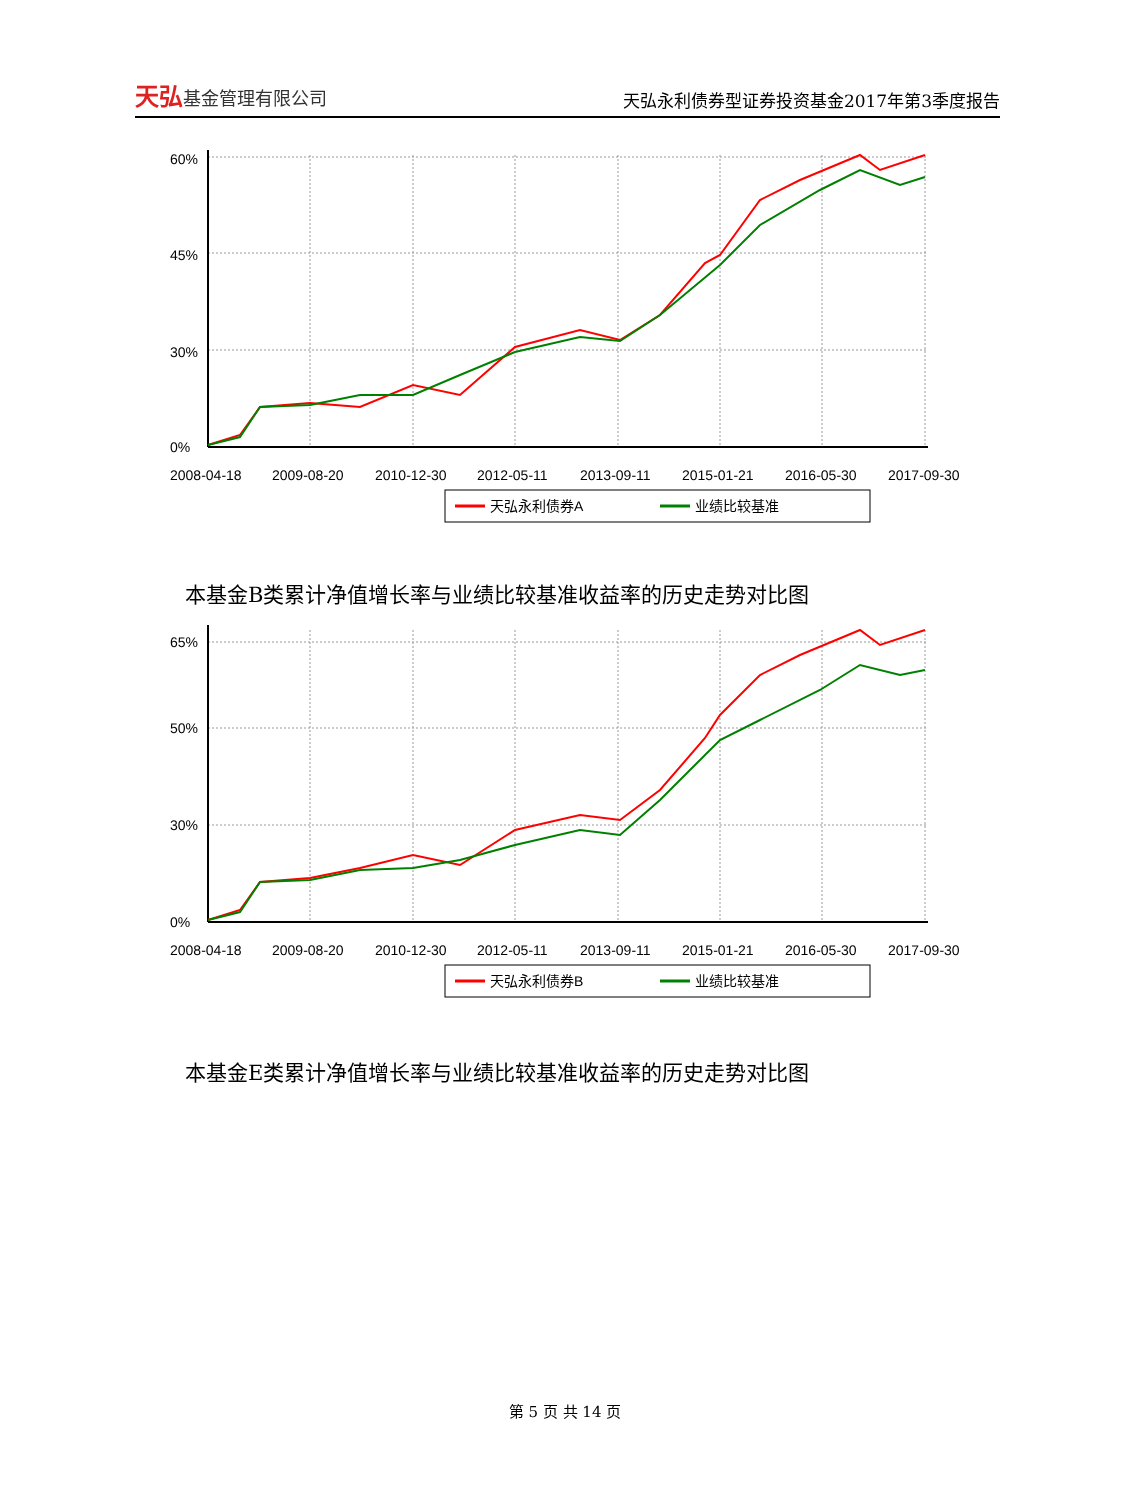天弘基金管理有限公司
天弘永利债券型证券投资基金2017年第3季度报告
60%
45%
30%
0%
2008-04-18
2009-08-20
2010-12-30
2012-05-11
2013-09-11
2015-01-21
2016-05-30
2017-09-30
天弘永利债券A
业绩比较基准
本基金B类累计净值增长率与业绩比较基准收益率的历史走势对比图
65%
50%
30%
0%
2008-04-18
2009-08-20
2010-12-30
2012-05-11
2013-09-11
2015-01-21
2016-05-30
2017-09-30
天弘永利债券B
业绩比较基准
本基金E类累计净值增长率与业绩比较基准收益率的历史走势对比图
第 5 页 共 14 页